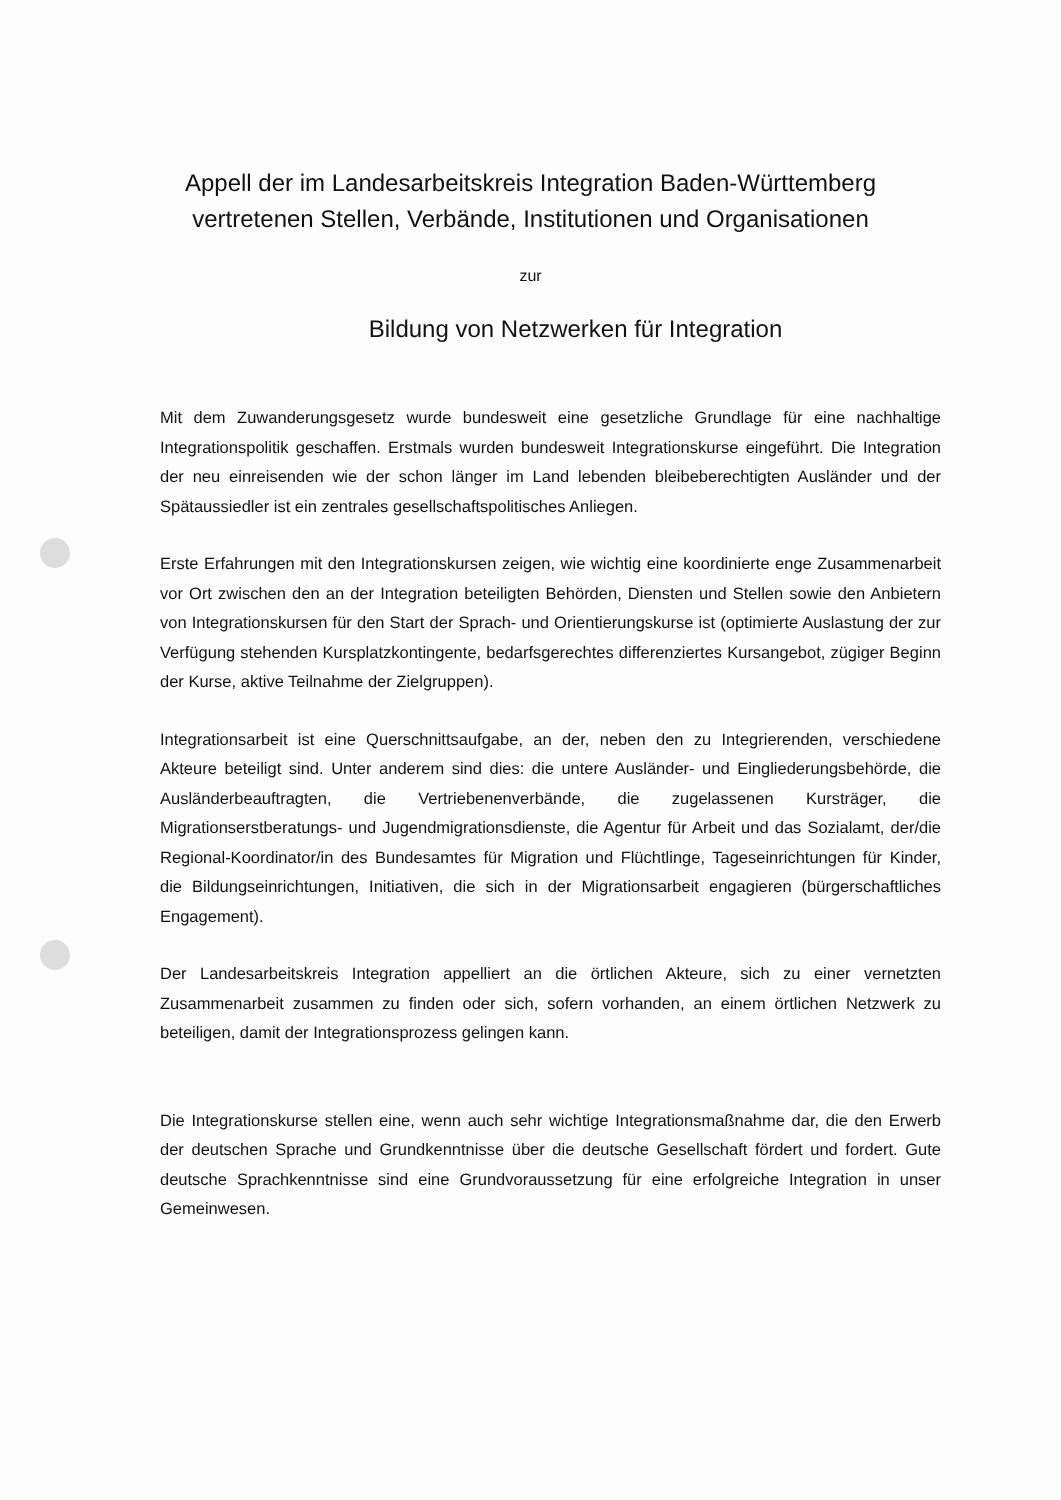Appell der im Landesarbeitskreis Integration Baden-Württemberg
vertretenen Stellen, Verbände, Institutionen und Organisationen
zur
Bildung von Netzwerken für Integration
Mit dem Zuwanderungsgesetz wurde bundesweit eine gesetzliche Grundlage für eine nachhaltige Integrationspolitik geschaffen. Erstmals wurden bundesweit Integrationskurse eingeführt. Die Integration der neu einreisenden wie der schon länger im Land lebenden bleibeberechtigten Ausländer und der Spätaussiedler ist ein zentrales gesellschaftspoliti­sches Anliegen.
Erste Erfahrungen mit den Integrationskursen zeigen, wie wichtig eine koordinierte enge Zusammenarbeit vor Ort zwischen den an der Integration beteiligten Behörden, Diensten und Stellen sowie den Anbietern von Integrationskursen für den Start der Sprach- und Ori­entierungskurse ist (optimierte Auslastung der zur Verfügung stehenden Kursplatzkon­tingente, bedarfsgerechtes differenziertes Kursangebot, zügiger Beginn der Kurse, aktive Teilnahme der Zielgruppen).
Integrationsarbeit ist eine Querschnittsaufgabe, an der, neben den zu Integrierenden, ver­schiedene Akteure beteiligt sind. Unter anderem sind dies: die untere Ausländer- und Ein­gliederungsbehörde, die Ausländerbeauftragten, die Vertriebenenverbände, die zugelasse­nen Kursträger, die Migrationserstberatungs- und Jugendmigrationsdienste, die Agentur für Arbeit und das Sozialamt, der/die Regional-Koordinator/in des Bundesamtes für Migration und Flüchtlinge, Tageseinrichtungen für Kinder, die Bildungseinrichtungen, Initiativen, die sich in der Migrationsarbeit engagieren (bürgerschaftliches Engagement).
Der Landesarbeitskreis Integration appelliert an die örtlichen Akteure, sich zu einer ver­netzten Zusammenarbeit zusammen zu finden oder sich, sofern vorhanden, an einem ört­lichen Netzwerk zu beteiligen, damit der Integrationsprozess gelingen kann.
Die Integrationskurse stellen eine, wenn auch sehr wichtige Integrationsmaßnahme dar, die den Erwerb der deutschen Sprache und Grundkenntnisse über die deutsche Gesell­schaft fördert und fordert. Gute deutsche Sprachkenntnisse sind eine Grundvoraussetzung für eine erfolgreiche Integration in unser Gemeinwesen.